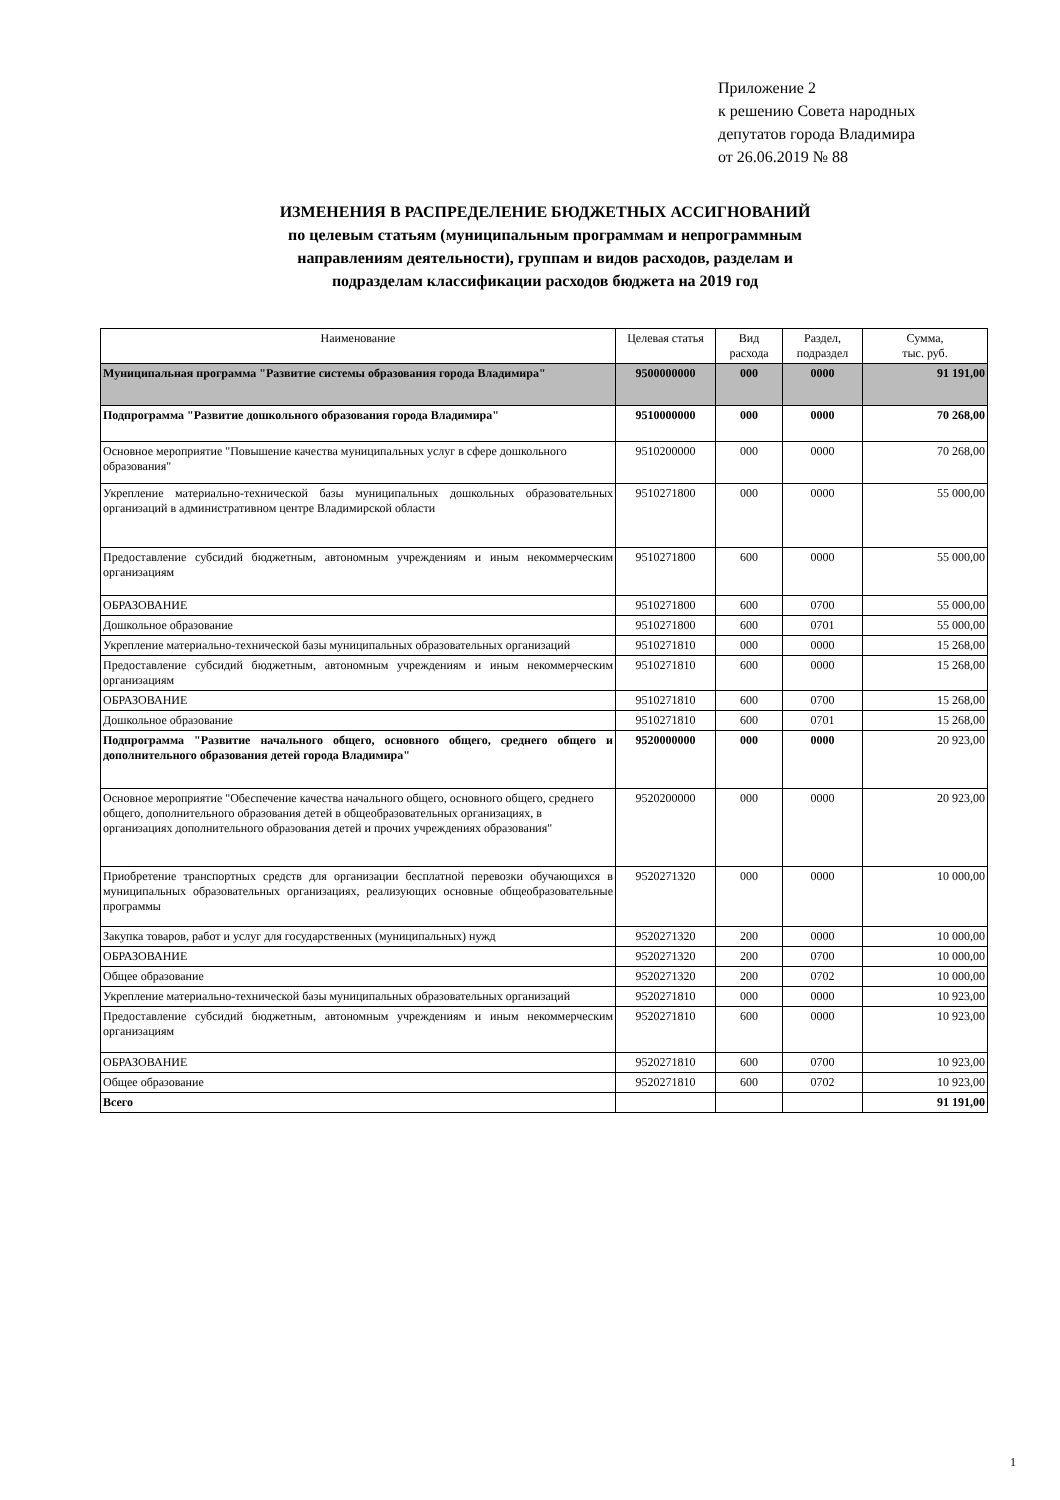Приложение 2
к решению Совета народных
депутатов города Владимира
от 26.06.2019 № 88
ИЗМЕНЕНИЯ В РАСПРЕДЕЛЕНИЕ БЮДЖЕТНЫХ АССИГНОВАНИЙ
по целевым статьям (муниципальным программам и непрограммным
направлениям деятельности), группам и видов расходов, разделам и
подразделам классификации расходов бюджета на 2019 год
| Наименование | Целевая статья | Вид расхода | Раздел, подраздел | Сумма, тыс. руб. |
| --- | --- | --- | --- | --- |
| Муниципальная программа "Развитие системы образования города Владимира" | 9500000000 | 000 | 0000 | 91 191,00 |
| Подпрограмма "Развитие дошкольного образования города Владимира" | 9510000000 | 000 | 0000 | 70 268,00 |
| Основное мероприятие "Повышение качества муниципальных услуг в сфере дошкольного образования" | 9510200000 | 000 | 0000 | 70 268,00 |
| Укрепление материально-технической базы муниципальных дошкольных образовательных организаций в административном центре Владимирской области | 9510271800 | 000 | 0000 | 55 000,00 |
| Предоставление субсидий бюджетным, автономным учреждениям и иным некоммерческим организациям | 9510271800 | 600 | 0000 | 55 000,00 |
| ОБРАЗОВАНИЕ | 9510271800 | 600 | 0700 | 55 000,00 |
| Дошкольное образование | 9510271800 | 600 | 0701 | 55 000,00 |
| Укрепление материально-технической базы муниципальных образовательных организаций | 9510271810 | 000 | 0000 | 15 268,00 |
| Предоставление субсидий бюджетным, автономным учреждениям и иным некоммерческим организациям | 9510271810 | 600 | 0000 | 15 268,00 |
| ОБРАЗОВАНИЕ | 9510271810 | 600 | 0700 | 15 268,00 |
| Дошкольное образование | 9510271810 | 600 | 0701 | 15 268,00 |
| Подпрограмма "Развитие начального общего, основного общего, среднего общего и дополнительного образования детей города Владимира" | 9520000000 | 000 | 0000 | 20 923,00 |
| Основное мероприятие "Обеспечение качества начального общего, основного общего, среднего общего, дополнительного образования детей в общеобразовательных организациях, в организациях дополнительного образования детей и прочих учреждениях образования" | 9520200000 | 000 | 0000 | 20 923,00 |
| Приобретение транспортных средств для организации бесплатной перевозки обучающихся в муниципальных образовательных организациях, реализующих основные общеобразовательные программы | 9520271320 | 000 | 0000 | 10 000,00 |
| Закупка товаров, работ и услуг для государственных (муниципальных) нужд | 9520271320 | 200 | 0000 | 10 000,00 |
| ОБРАЗОВАНИЕ | 9520271320 | 200 | 0700 | 10 000,00 |
| Общее образование | 9520271320 | 200 | 0702 | 10 000,00 |
| Укрепление материально-технической базы муниципальных образовательных организаций | 9520271810 | 000 | 0000 | 10 923,00 |
| Предоставление субсидий бюджетным, автономным учреждениям и иным некоммерческим организациям | 9520271810 | 600 | 0000 | 10 923,00 |
| ОБРАЗОВАНИЕ | 9520271810 | 600 | 0700 | 10 923,00 |
| Общее образование | 9520271810 | 600 | 0702 | 10 923,00 |
| Всего | | | | 91 191,00 |
1